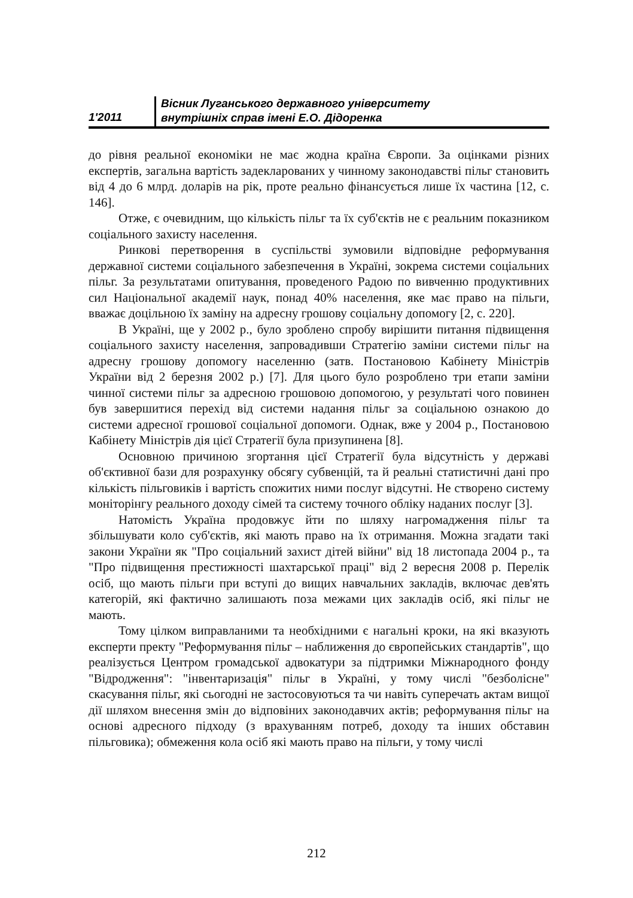1'2011
Вісник Луганського державного університету
внутрішніх справ імені Е.О. Дідоренка
до рівня реальної економіки не має жодна країна Європи. За оцінками різних експертів, загальна вартість задекларованих у чинному законодавстві пільг становить від 4 до 6 млрд. доларів на рік, проте реально фінансується лише їх частина [12, с. 146].
Отже, є очевидним, що кількість пільг та їх суб'єктів не є реальним показником соціального захисту населення.
Ринкові перетворення в суспільстві зумовили відповідне реформування державної системи соціального забезпечення в Україні, зокрема системи соціальних пільг. За результатами опитування, проведеного Радою по вивченню продуктивних сил Національної академії наук, понад 40% населення, яке має право на пільги, вважає доцільною їх заміну на адресну грошову соціальну допомогу [2, с. 220].
В Україні, ще у 2002 р., було зроблено спробу вирішити питання підвищення соціального захисту населення, запровадивши Стратегію заміни системи пільг на адресну грошову допомогу населенню (затв. Постановою Кабінету Міністрів України від 2 березня 2002 р.) [7]. Для цього було розроблено три етапи заміни чинної системи пільг за адресною грошовою допомогою, у результаті чого повинен був завершитися перехід від системи надання пільг за соціальною ознакою до системи адресної грошової соціальної допомоги. Однак, вже у 2004 р., Постановою Кабінету Міністрів дія цієї Стратегії була призупинена [8].
Основною причиною згортання цієї Стратегії була відсутність у державі об'єктивної бази для розрахунку обсягу субвенцій, та й реальні статистичні дані про кількість пільговиків і вартість спожитих ними послуг відсутні. Не створено систему моніторінгу реального доходу сімей та систему точного обліку наданих послуг [3].
Натомість Україна продовжує йти по шляху нагромадження пільг та збільшувати коло суб'єктів, які мають право на їх отримання. Можна згадати такі закони України як "Про соціальний захист дітей війни" від 18 листопада 2004 р., та "Про підвищення престижності шахтарської праці" від 2 вересня 2008 р. Перелік осіб, що мають пільги при вступі до вищих навчальних закладів, включає дев'ять категорій, які фактично залишають поза межами цих закладів осіб, які пільг не мають.
Тому цілком виправланими та необхідними є нагальні кроки, на які вказують експерти пректу "Реформування пільг – наближення до європейських стандартів", що реалізується Центром громадської адвокатури за підтримки Міжнародного фонду "Відродження": "інвентаризація" пільг в Україні, у тому числі "безболісне" скасування пільг, які сьогодні не застосовуються та чи навіть суперечать актам вищої дії шляхом внесення змін до відповіних законодавчих актів; реформування пільг на основі адресного підходу (з врахуванням потреб, доходу та інших обставин пільговика); обмеження кола осіб які мають право на пільги, у тому числі
212